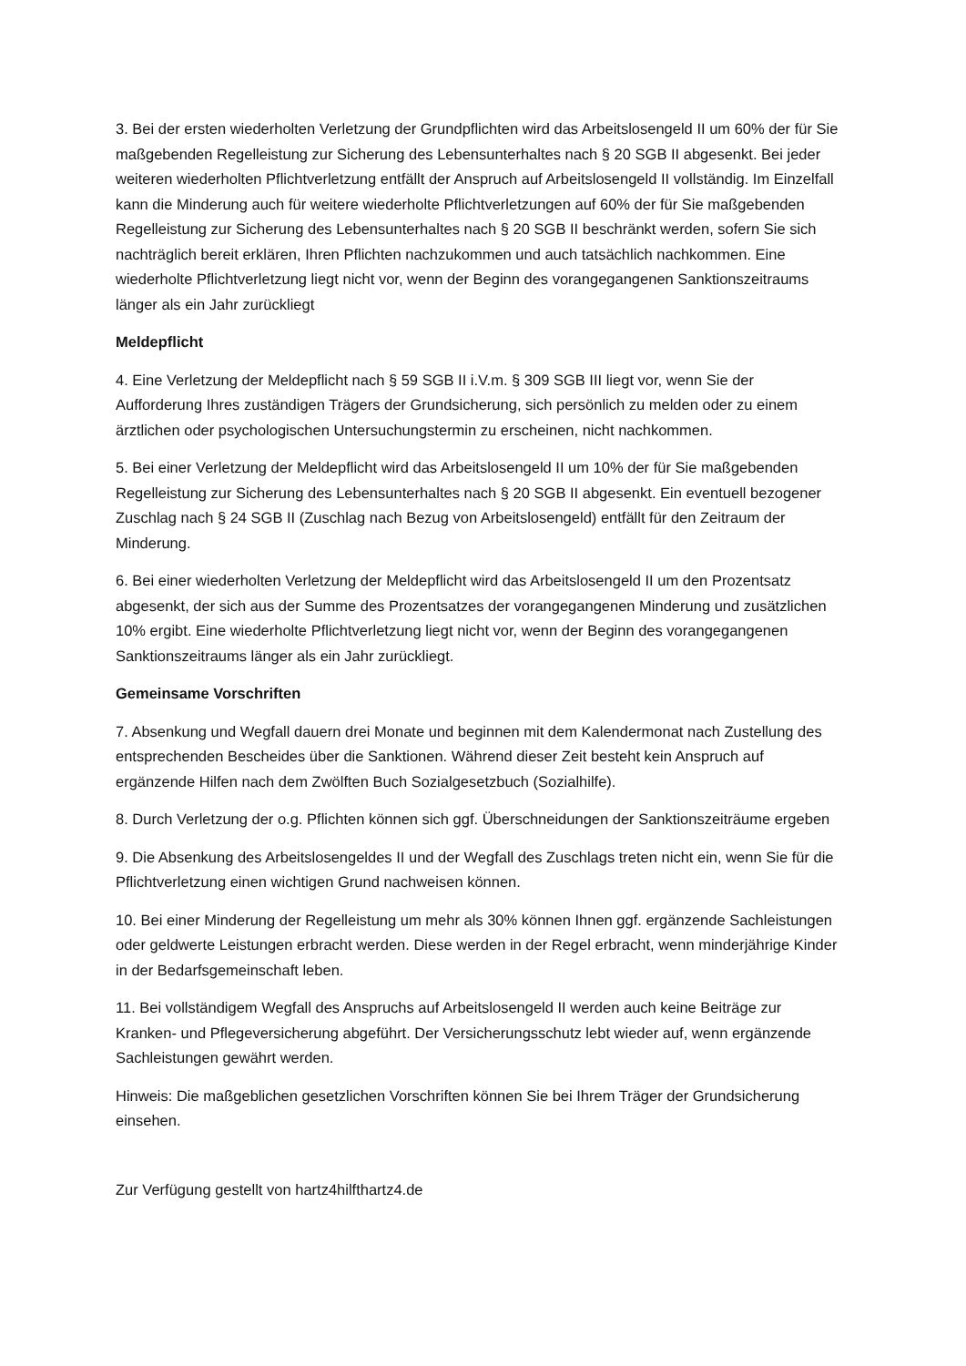3. Bei der ersten wiederholten Verletzung der Grundpflichten wird das Arbeitslosengeld II um 60% der für Sie maßgebenden Regelleistung zur Sicherung des Lebensunterhaltes nach § 20 SGB II abgesenkt. Bei jeder weiteren wiederholten Pflichtverletzung entfällt der Anspruch auf Arbeitslosengeld II vollständig. Im Einzelfall kann die Minderung auch für weitere wiederholte Pflichtverletzungen auf 60% der für Sie maßgebenden Regelleistung zur Sicherung des Lebensunterhaltes nach § 20 SGB II beschränkt werden, sofern Sie sich nachträglich bereit erklären, Ihren Pflichten nachzukommen und auch tatsächlich nachkommen. Eine wiederholte Pflichtverletzung liegt nicht vor, wenn der Beginn des vorangegangenen Sanktionszeitraums länger als ein Jahr zurückliegt
Meldepflicht
4. Eine Verletzung der Meldepflicht nach § 59 SGB II i.V.m. § 309 SGB III liegt vor, wenn Sie der Aufforderung Ihres zuständigen Trägers der Grundsicherung, sich persönlich zu melden oder zu einem ärztlichen oder psychologischen Untersuchungstermin zu erscheinen, nicht nachkommen.
5. Bei einer Verletzung der Meldepflicht wird das Arbeitslosengeld II um 10% der für Sie maßgebenden Regelleistung zur Sicherung des Lebensunterhaltes nach § 20 SGB II abgesenkt. Ein eventuell bezogener Zuschlag nach § 24 SGB II (Zuschlag nach Bezug von Arbeitslosengeld) entfällt für den Zeitraum der Minderung.
6. Bei einer wiederholten Verletzung der Meldepflicht wird das Arbeitslosengeld II um den Prozentsatz abgesenkt, der sich aus der Summe des Prozentsatzes der vorangegangenen Minderung und zusätzlichen 10% ergibt. Eine wiederholte Pflichtverletzung liegt nicht vor, wenn der Beginn des vorangegangenen Sanktionszeitraums länger als ein Jahr zurückliegt.
Gemeinsame Vorschriften
7. Absenkung und Wegfall dauern drei Monate und beginnen mit dem Kalendermonat nach Zustellung des entsprechenden Bescheides über die Sanktionen. Während dieser Zeit besteht kein Anspruch auf ergänzende Hilfen nach dem Zwölften Buch Sozialgesetzbuch (Sozialhilfe).
8. Durch Verletzung der o.g. Pflichten können sich ggf. Überschneidungen der Sanktionszeiträume ergeben
9. Die Absenkung des Arbeitslosengeldes II und der Wegfall des Zuschlags treten nicht ein, wenn Sie für die Pflichtverletzung einen wichtigen Grund nachweisen können.
10. Bei einer Minderung der Regelleistung um mehr als 30% können Ihnen ggf. ergänzende Sachleistungen oder geldwerte Leistungen erbracht werden. Diese werden in der Regel erbracht, wenn minderjährige Kinder in der Bedarfsgemeinschaft leben.
11. Bei vollständigem Wegfall des Anspruchs auf Arbeitslosengeld II werden auch keine Beiträge zur Kranken- und Pflegeversicherung abgeführt. Der Versicherungsschutz lebt wieder auf, wenn ergänzende Sachleistungen gewährt werden.
Hinweis: Die maßgeblichen gesetzlichen Vorschriften können Sie bei Ihrem Träger der Grundsicherung einsehen.
Zur Verfügung gestellt von hartz4hilfthartz4.de